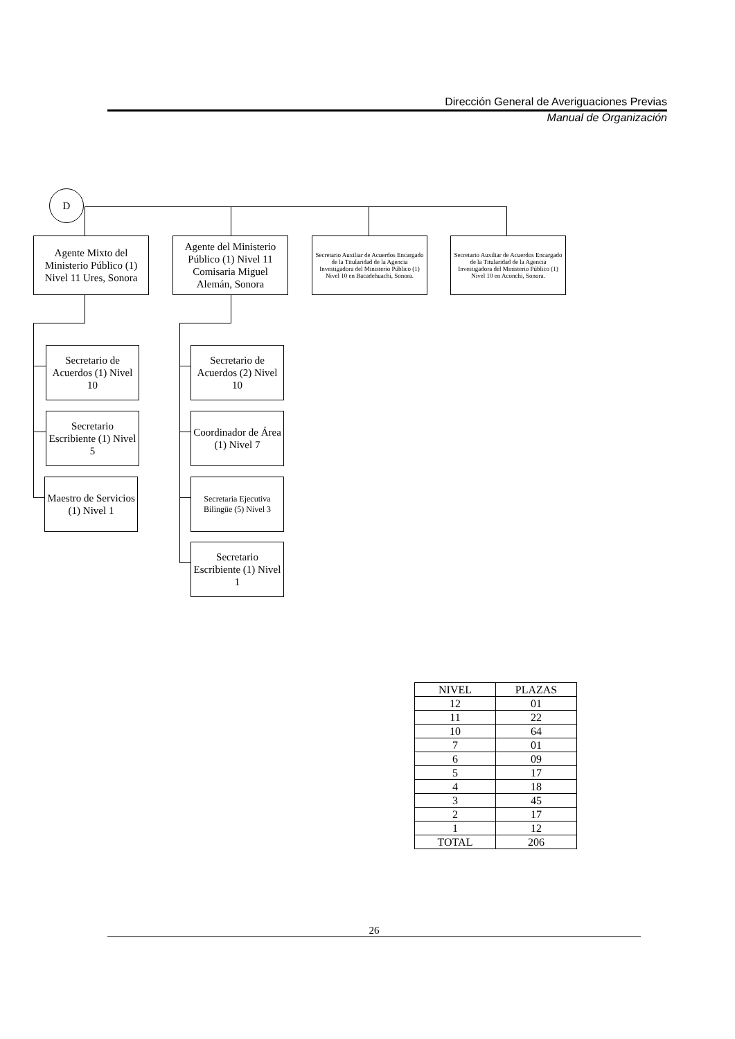Dirección General de Averiguaciones Previas
Manual de Organización
D
Agente Mixto del Ministerio Público (1) Nivel 11 Ures, Sonora
Agente del Ministerio Público (1) Nivel 11 Comisaria Miguel Alemán, Sonora
Secretario Auxiliar de Acuerdos Encargado de la Titularidad de la Agencia Investigadora del Ministerio Público (1) Nivel 10 en Bacadehuachi, Sonora.
Secretario Auxiliar de Acuerdos Encargado de la Titularidad de la Agencia Investigadora del Ministerio Público (1) Nivel 10 en Aconchi, Sonora.
Secretario de Acuerdos (1) Nivel 10
Secretario Escribiente (1) Nivel 5
Maestro de Servicios (1) Nivel 1
Secretario de Acuerdos (2) Nivel 10
Coordinador de Área (1) Nivel 7
Secretaria Ejecutiva Bilingüe (5) Nivel 3
Secretario Escribiente (1) Nivel 1
| NIVEL | PLAZAS |
| --- | --- |
| 12 | 01 |
| 11 | 22 |
| 10 | 64 |
| 7 | 01 |
| 6 | 09 |
| 5 | 17 |
| 4 | 18 |
| 3 | 45 |
| 2 | 17 |
| 1 | 12 |
| TOTAL | 206 |
26